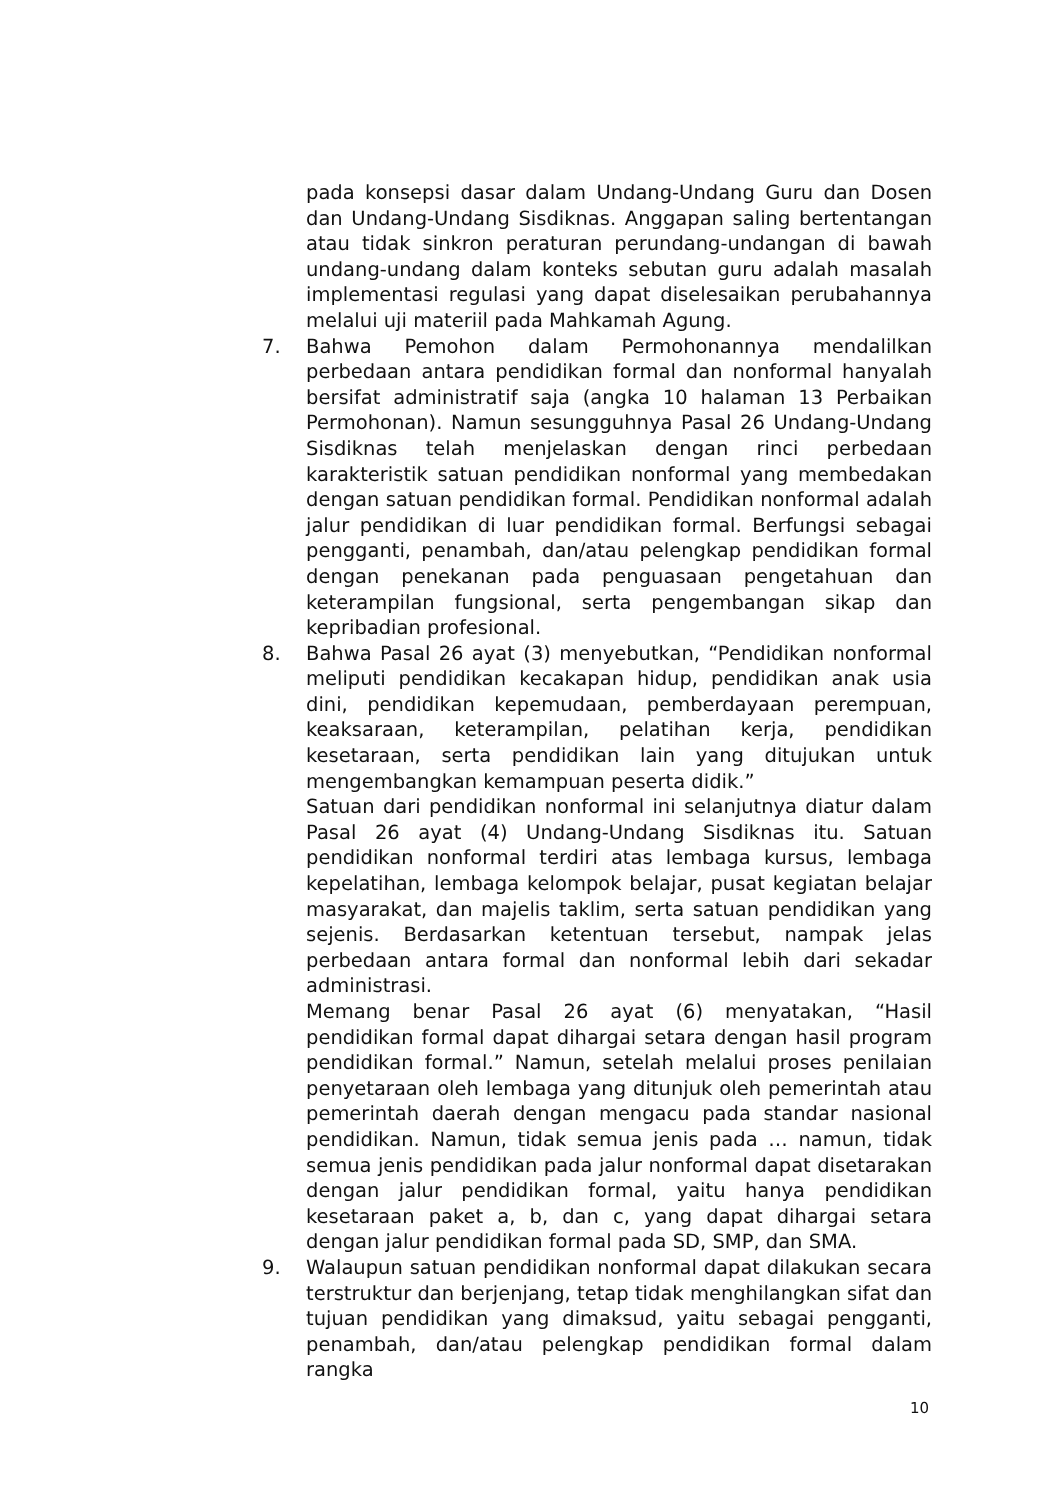pada konsepsi dasar dalam Undang-Undang Guru dan Dosen dan Undang-Undang Sisdiknas. Anggapan saling bertentangan atau tidak sinkron peraturan perundang-undangan di bawah undang-undang dalam konteks sebutan guru adalah masalah implementasi regulasi yang dapat diselesaikan perubahannya melalui uji materiil pada Mahkamah Agung.
7. Bahwa Pemohon dalam Permohonannya mendalilkan perbedaan antara pendidikan formal dan nonformal hanyalah bersifat administratif saja (angka 10 halaman 13 Perbaikan Permohonan). Namun sesungguhnya Pasal 26 Undang-Undang Sisdiknas telah menjelaskan dengan rinci perbedaan karakteristik satuan pendidikan nonformal yang membedakan dengan satuan pendidikan formal. Pendidikan nonformal adalah jalur pendidikan di luar pendidikan formal. Berfungsi sebagai pengganti, penambah, dan/atau pelengkap pendidikan formal dengan penekanan pada penguasaan pengetahuan dan keterampilan fungsional, serta pengembangan sikap dan kepribadian profesional.
8. Bahwa Pasal 26 ayat (3) menyebutkan, “Pendidikan nonformal meliputi pendidikan kecakapan hidup, pendidikan anak usia dini, pendidikan kepemudaan, pemberdayaan perempuan, keaksaraan, keterampilan, pelatihan kerja, pendidikan kesetaraan, serta pendidikan lain yang ditujukan untuk mengembangkan kemampuan peserta didik.”
Satuan dari pendidikan nonformal ini selanjutnya diatur dalam Pasal 26 ayat (4) Undang-Undang Sisdiknas itu. Satuan pendidikan nonformal terdiri atas lembaga kursus, lembaga kepelatihan, lembaga kelompok belajar, pusat kegiatan belajar masyarakat, dan majelis taklim, serta satuan pendidikan yang sejenis. Berdasarkan ketentuan tersebut, nampak jelas perbedaan antara formal dan nonformal lebih dari sekadar administrasi.
Memang benar Pasal 26 ayat (6) menyatakan, “Hasil pendidikan formal dapat dihargai setara dengan hasil program pendidikan formal.” Namun, setelah melalui proses penilaian penyetaraan oleh lembaga yang ditunjuk oleh pemerintah atau pemerintah daerah dengan mengacu pada standar nasional pendidikan. Namun, tidak semua jenis pada … namun, tidak semua jenis pendidikan pada jalur nonformal dapat disetarakan dengan jalur pendidikan formal, yaitu hanya pendidikan kesetaraan paket a, b, dan c, yang dapat dihargai setara dengan jalur pendidikan formal pada SD, SMP, dan SMA.
9. Walaupun satuan pendidikan nonformal dapat dilakukan secara terstruktur dan berjenjang, tetap tidak menghilangkan sifat dan tujuan pendidikan yang dimaksud, yaitu sebagai pengganti, penambah, dan/atau pelengkap pendidikan formal dalam rangka
10